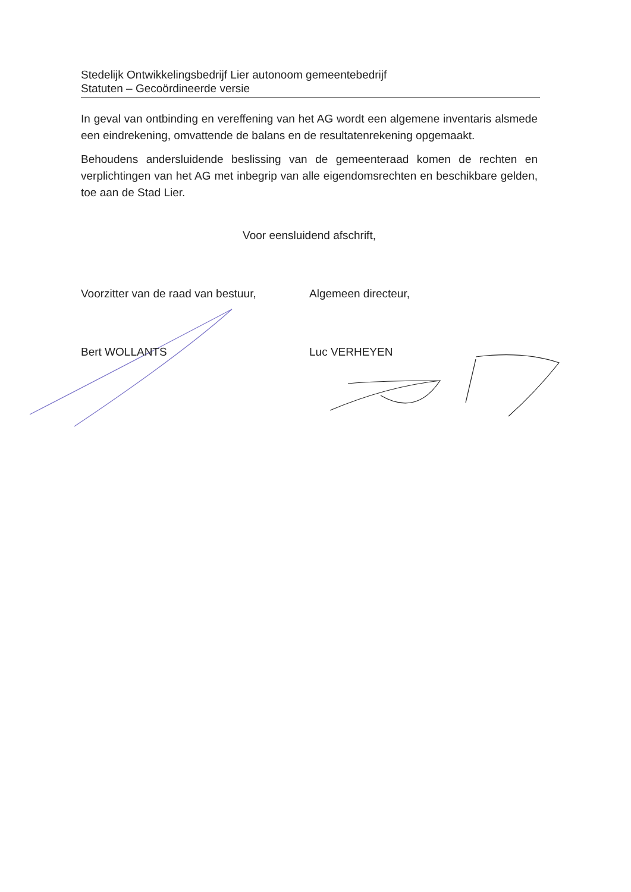Stedelijk Ontwikkelingsbedrijf Lier autonoom gemeentebedrijf
Statuten – Gecoördineerde versie
In geval van ontbinding en vereffening van het AG wordt een algemene inventaris alsmede een eindrekening, omvattende de balans en de resultatenrekening opgemaakt.
Behoudens andersluidende beslissing van de gemeenteraad komen de rechten en verplichtingen van het AG met inbegrip van alle eigendomsrechten en beschikbare gelden, toe aan de Stad Lier.
Voor eensluidend afschrift,
Voorzitter van de raad van bestuur,
Bert WOLLANTS
Algemeen directeur,
Luc VERHEYEN